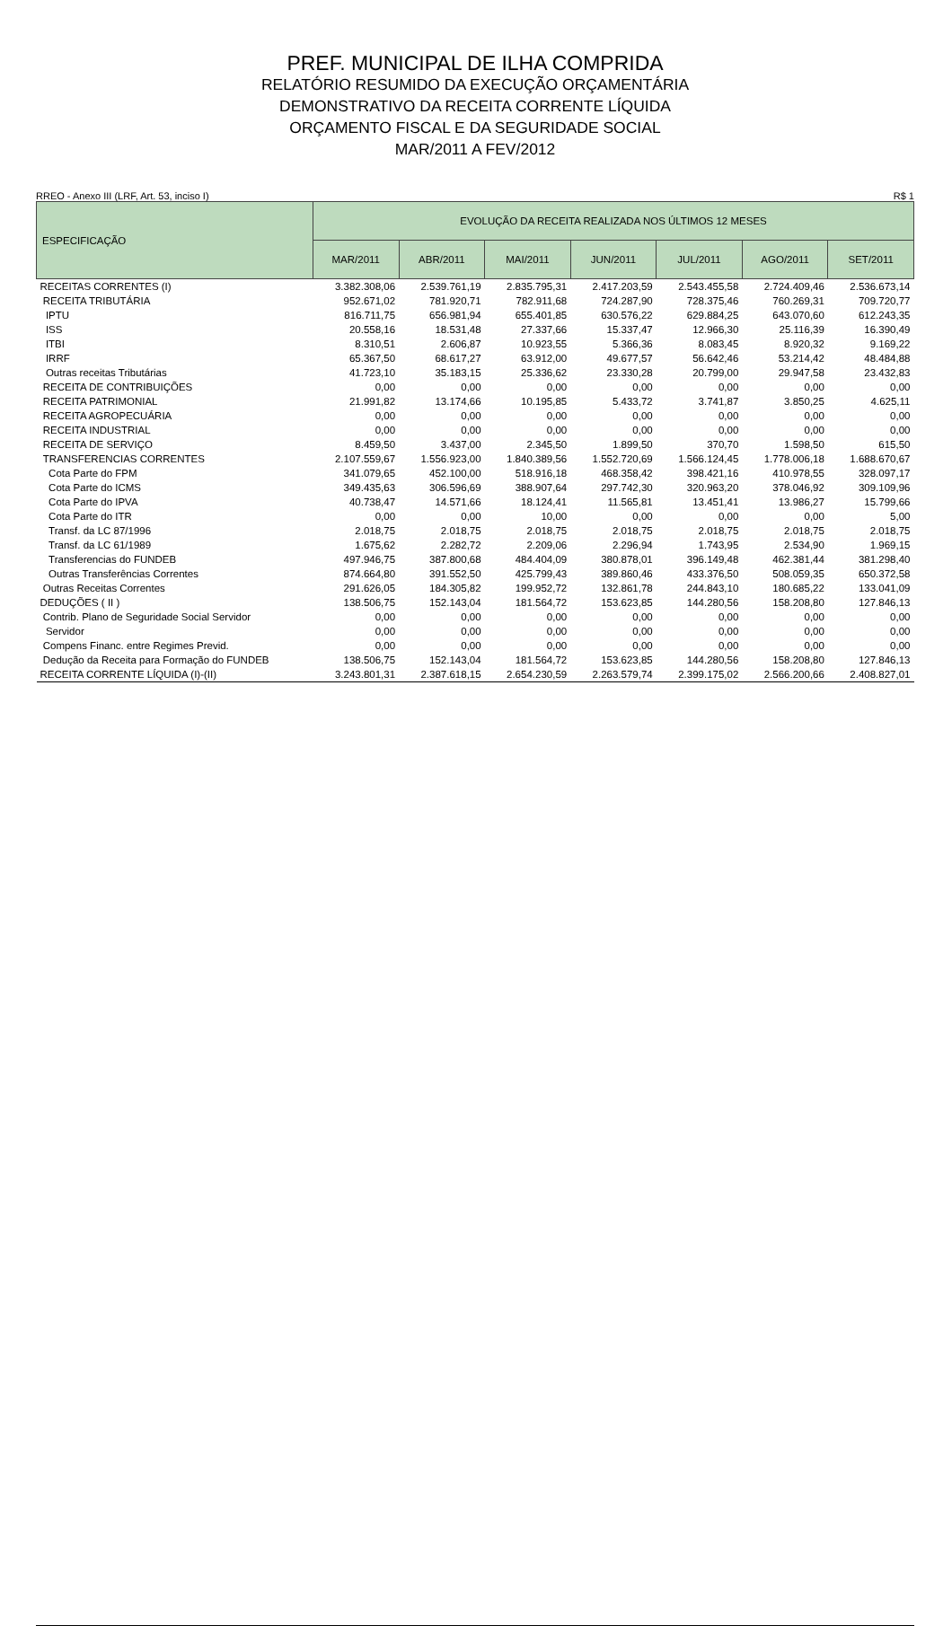PREF. MUNICIPAL DE ILHA COMPRIDA
RELATÓRIO RESUMIDO DA EXECUÇÃO ORÇAMENTÁRIA
DEMONSTRATIVO DA RECEITA CORRENTE LÍQUIDA
ORÇAMENTO FISCAL E DA SEGURIDADE SOCIAL
MAR/2011 A FEV/2012
RREO - Anexo III (LRF, Art. 53, inciso I) R$ 1
| ESPECIFICAÇÃO | EVOLUÇÃO DA RECEITA REALIZADA NOS ÚLTIMOS 12 MESES | | | | | | |
| --- | --- | --- | --- | --- | --- | --- | --- |
| | MAR/2011 | ABR/2011 | MAI/2011 | JUN/2011 | JUL/2011 | AGO/2011 | SET/2011 |
| RECEITAS CORRENTES (I) | 3.382.308,06 | 2.539.761,19 | 2.835.795,31 | 2.417.203,59 | 2.543.455,58 | 2.724.409,46 | 2.536.673,14 |
| RECEITA TRIBUTÁRIA | 952.671,02 | 781.920,71 | 782.911,68 | 724.287,90 | 728.375,46 | 760.269,31 | 709.720,77 |
| IPTU | 816.711,75 | 656.981,94 | 655.401,85 | 630.576,22 | 629.884,25 | 643.070,60 | 612.243,35 |
| ISS | 20.558,16 | 18.531,48 | 27.337,66 | 15.337,47 | 12.966,30 | 25.116,39 | 16.390,49 |
| ITBI | 8.310,51 | 2.606,87 | 10.923,55 | 5.366,36 | 8.083,45 | 8.920,32 | 9.169,22 |
| IRRF | 65.367,50 | 68.617,27 | 63.912,00 | 49.677,57 | 56.642,46 | 53.214,42 | 48.484,88 |
| Outras receitas Tributárias | 41.723,10 | 35.183,15 | 25.336,62 | 23.330,28 | 20.799,00 | 29.947,58 | 23.432,83 |
| RECEITA DE CONTRIBUIÇÕES | 0,00 | 0,00 | 0,00 | 0,00 | 0,00 | 0,00 | 0,00 |
| RECEITA PATRIMONIAL | 21.991,82 | 13.174,66 | 10.195,85 | 5.433,72 | 3.741,87 | 3.850,25 | 4.625,11 |
| RECEITA AGROPECUÁRIA | 0,00 | 0,00 | 0,00 | 0,00 | 0,00 | 0,00 | 0,00 |
| RECEITA INDUSTRIAL | 0,00 | 0,00 | 0,00 | 0,00 | 0,00 | 0,00 | 0,00 |
| RECEITA DE SERVIÇO | 8.459,50 | 3.437,00 | 2.345,50 | 1.899,50 | 370,70 | 1.598,50 | 615,50 |
| TRANSFERENCIAS CORRENTES | 2.107.559,67 | 1.556.923,00 | 1.840.389,56 | 1.552.720,69 | 1.566.124,45 | 1.778.006,18 | 1.688.670,67 |
| Cota Parte do FPM | 341.079,65 | 452.100,00 | 518.916,18 | 468.358,42 | 398.421,16 | 410.978,55 | 328.097,17 |
| Cota Parte do ICMS | 349.435,63 | 306.596,69 | 388.907,64 | 297.742,30 | 320.963,20 | 378.046,92 | 309.109,96 |
| Cota Parte do IPVA | 40.738,47 | 14.571,66 | 18.124,41 | 11.565,81 | 13.451,41 | 13.986,27 | 15.799,66 |
| Cota Parte do ITR | 0,00 | 0,00 | 10,00 | 0,00 | 0,00 | 0,00 | 5,00 |
| Transf. da LC 87/1996 | 2.018,75 | 2.018,75 | 2.018,75 | 2.018,75 | 2.018,75 | 2.018,75 | 2.018,75 |
| Transf. da LC 61/1989 | 1.675,62 | 2.282,72 | 2.209,06 | 2.296,94 | 1.743,95 | 2.534,90 | 1.969,15 |
| Transferencias do FUNDEB | 497.946,75 | 387.800,68 | 484.404,09 | 380.878,01 | 396.149,48 | 462.381,44 | 381.298,40 |
| Outras Transferências Correntes | 874.664,80 | 391.552,50 | 425.799,43 | 389.860,46 | 433.376,50 | 508.059,35 | 650.372,58 |
| Outras Receitas Correntes | 291.626,05 | 184.305,82 | 199.952,72 | 132.861,78 | 244.843,10 | 180.685,22 | 133.041,09 |
| DEDUÇÕES ( II ) | 138.506,75 | 152.143,04 | 181.564,72 | 153.623,85 | 144.280,56 | 158.208,80 | 127.846,13 |
| Contrib. Plano de Seguridade Social Servidor | 0,00 | 0,00 | 0,00 | 0,00 | 0,00 | 0,00 | 0,00 |
| Servidor | 0,00 | 0,00 | 0,00 | 0,00 | 0,00 | 0,00 | 0,00 |
| Compens Financ. entre Regimes Previd. | 0,00 | 0,00 | 0,00 | 0,00 | 0,00 | 0,00 | 0,00 |
| Dedução da Receita para Formação do FUNDEB | 138.506,75 | 152.143,04 | 181.564,72 | 153.623,85 | 144.280,56 | 158.208,80 | 127.846,13 |
| RECEITA CORRENTE LÍQUIDA (I)-(II) | 3.243.801,31 | 2.387.618,15 | 2.654.230,59 | 2.263.579,74 | 2.399.175,02 | 2.566.200,66 | 2.408.827,01 |